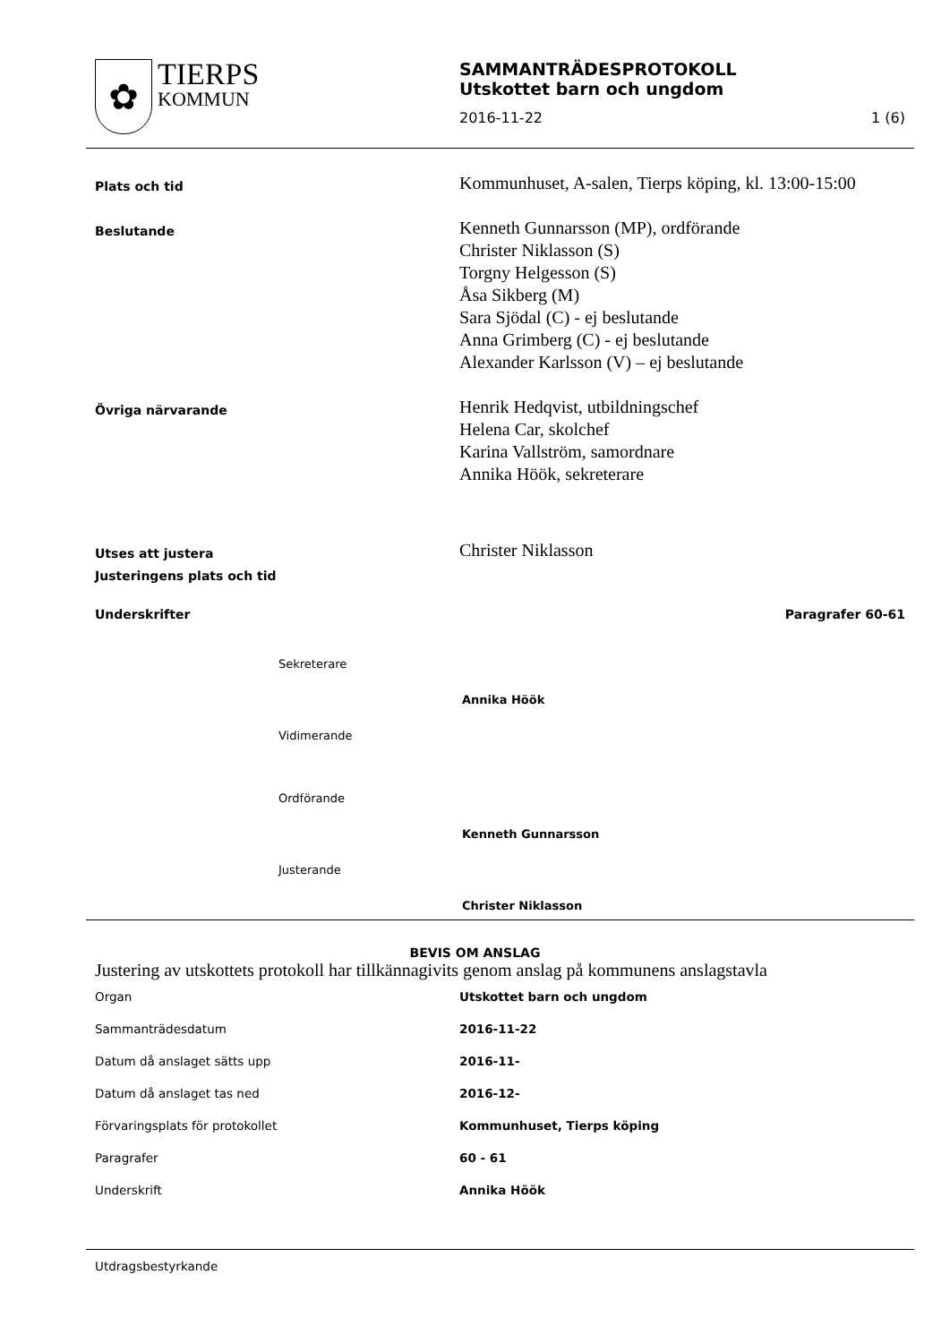✿
TIERPS
KOMMUN
SAMMANTRÄDESPROTOKOLL
Utskottet barn och ungdom
2016-11-22 1 (6)
Plats och tid
Kommunhuset, A-salen, Tierps köping, kl. 13:00-15:00
Beslutande
Kenneth Gunnarsson (MP), ordförande
Christer Niklasson (S)
Torgny Helgesson (S)
Åsa Sikberg (M)
Sara Sjödal (C) - ej beslutande
Anna Grimberg (C) - ej beslutande
Alexander Karlsson (V) – ej beslutande
Övriga närvarande
Henrik Hedqvist, utbildningschef
Helena Car, skolchef
Karina Vallström, samordnare
Annika Höök, sekreterare
Utses att justera
Justeringens plats och tid
Christer Niklasson
Underskrifter Paragrafer 60-61
Sekreterare
Annika Höök
Vidimerande
Ordförande
Kenneth Gunnarsson
Justerande
Christer Niklasson
BEVIS OM ANSLAG
Justering av utskottets protokoll har tillkännagivits genom anslag på kommunens anslagstavla
Organ Utskottet barn och ungdom
Sammanträdesdatum 2016-11-22
Datum då anslaget sätts upp 2016-11-
Datum då anslaget tas ned 2016-12-
Förvaringsplats för protokollet Kommunhuset, Tierps köping
Paragrafer 60 - 61
Underskrift Annika Höök
Utdragsbestyrkande